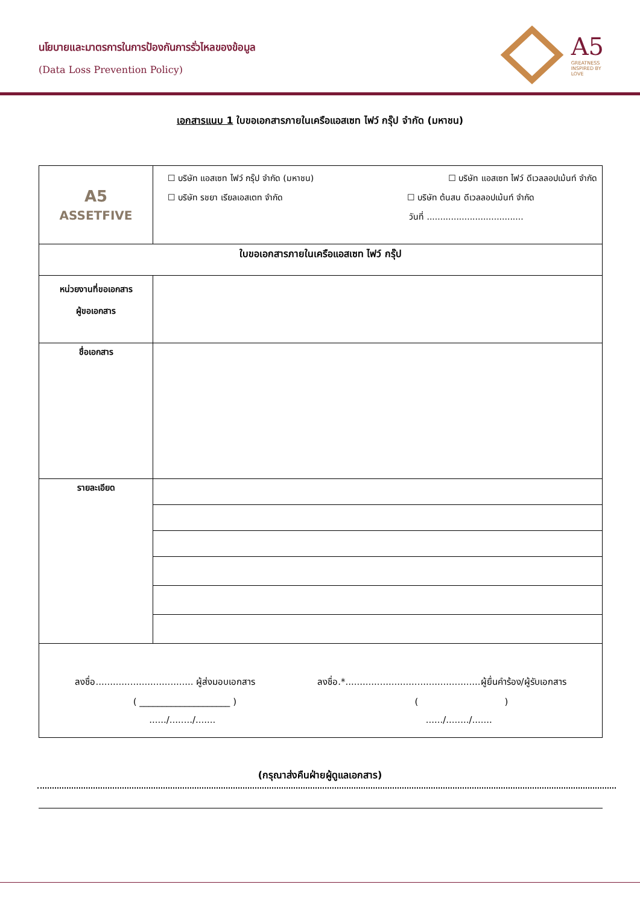นโยบายและมาตรการในการป้องกันการรั่วไหลของข้อมูล
(Data Loss Prevention Policy)
A5
GREATNESS
INSPIRED BY
LOVE
เอกสารแนบ 1 ใบขอเอกสารภายในเครือแอสเซท ไฟว์ กรุ๊ป จำกัด (มหาชน)
| A5 ASSETFIVE | ☐ บริษัท แอสเซท ไฟว์ กรุ๊ป จำกัด (มหาชน) ☐ บริษัท แอสเซท ไฟว์ ดีเวลลอปเม้นท์ จำกัด ☐ บริษัท รชยา เรียลเอสเตท จำกัด ☐ บริษัท ต้นสน ดีเวลลอปเม้นท์ จำกัด วันที่ .................................... |
| ใบขอเอกสารภายในเครือแอสเซท ไฟว์ กรุ๊ป | |
| หน่วยงานที่ขอเอกสาร ผู้ขอเอกสาร | |
| ชื่อเอกสาร | |
| รายละเอียด | |
| ลงชื่อ.................................. ผู้ส่งมอบเอกสาร ลงชื่อ.*...............................................ผู้ยื่นคำร้อง/ผู้รับเอกสาร ( ____________________ ) ( ) ....../......../....... ....../......../....... | |
(กรุณาส่งคืนฝ่ายผู้ดูแลเอกสาร)